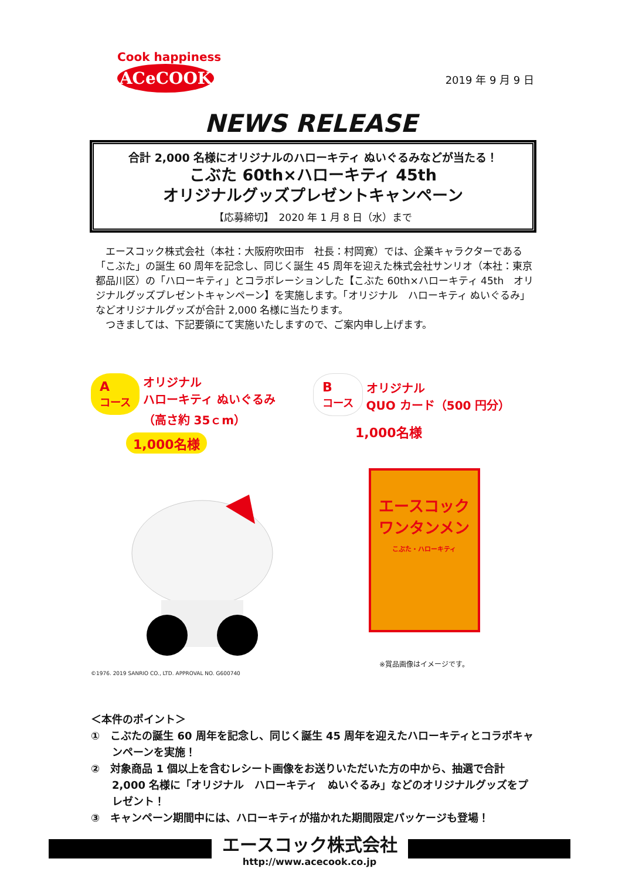Cook happiness
ACeCOOK
2019 年 9 月 9 日
NEWS RELEASE
合計 2,000 名様にオリジナルのハローキティ ぬいぐるみなどが当たる！
こぶた 60th×ハローキティ 45th
オリジナルグッズプレゼントキャンペーン
【応募締切】　2020 年 1 月 8 日（水）まで
　エースコック株式会社（本社：大阪府吹田市　社長：村岡寛）では、企業キャラクターである「こぶた」の誕生 60 周年を記念し、同じく誕生 45 周年を迎えた株式会社サンリオ（本社：東京都品川区）の「ハローキティ」とコラボレーションした【こぶた 60th×ハローキティ 45th　オリジナルグッズプレゼントキャンペーン】を実施します。「オリジナル　ハローキティ ぬいぐるみ」などオリジナルグッズが合計 2,000 名様に当たります。
　つきましては、下記要領にて実施いたしますので、ご案内申し上げます。
A
コース オリジナル
ハローキティ ぬいぐるみ
（高さ約 35ｃm）
1,000名様
©1976. 2019 SANRIO CO., LTD. APPROVAL NO. G600740
B
コース オリジナル
QUO カード（500 円分）
1,000名様
エースコック
ワンタンメン
こぶた・ハローキティ
※賞品画像はイメージです。
＜本件のポイント＞
①　こぶたの誕生 60 周年を記念し、同じく誕生 45 周年を迎えたハローキティとコラボキャンペーンを実施！
②　対象商品 1 個以上を含むレシート画像をお送りいただいた方の中から、抽選で合計 2,000 名様に「オリジナル　ハローキティ　ぬいぐるみ」などのオリジナルグッズをプレゼント！
③　キャンペーン期間中には、ハローキティが描かれた期間限定パッケージも登場！
エースコック株式会社
http://www.acecook.co.jp